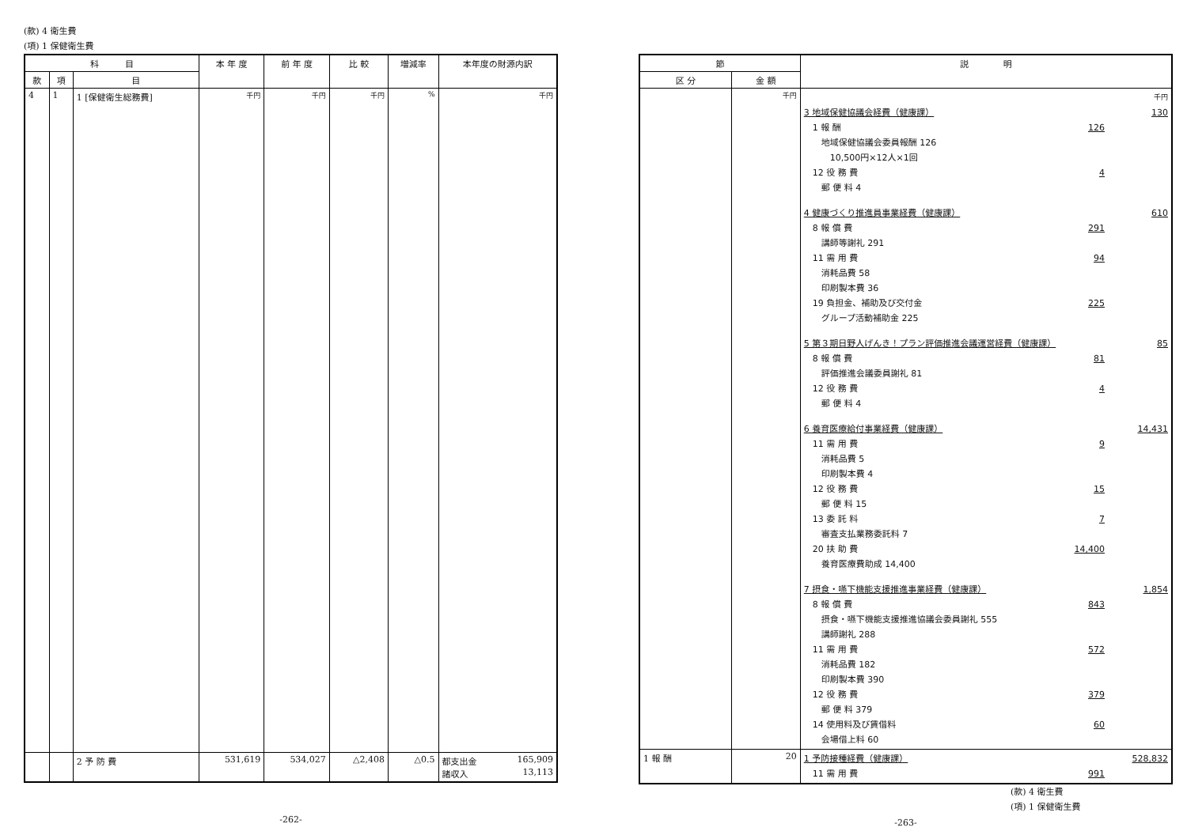(款) 4 衛生費
(項) 1 保健衛生費
| 科 目 | | | 本 年 度 | 前 年 度 | 比 較 | 増減率 | 本年度の財源内訳 |
| --- | --- | --- | --- | --- | --- | --- | --- |
| 款 | 項 | 目 | | | | | |
| 4 | 1 | 1 [保健衛生総務費] | 千円 | 千円 | 千円 | % | 千円 |
| | | 2 予 防 費 | 531,619 | 534,027 | △2,408 | △0.5 | 都支出金 165,909 諸収入 13,113 |
-262-
| 節 | | 説 明 |
| --- | --- | --- |
| 区 分 | 金 額 | |
| | 千円 | 千円 3 地域保健協議会経費（健康課） 130 1 報 酬 126 地域保健協議会委員報酬 126 10,500円×12人×1回 12 役 務 費 4 郵 便 料 4 4 健康づくり推進員事業経費（健康課） 610 8 報 償 費 291 講師等謝礼 291 11 需 用 費 94 消耗品費 58 印刷製本費 36 19 負担金、補助及び交付金 225 グループ活動補助金 225 5 第３期日野人げんき！プラン評価推進会議運営経費（健康課） 85 8 報 償 費 81 評価推進会議委員謝礼 81 12 役 務 費 4 郵 便 料 4 6 養育医療給付事業経費（健康課） 14,431 11 需 用 費 9 消耗品費 5 印刷製本費 4 12 役 務 費 15 郵 便 料 15 13 委 託 料 7 審査支払業務委託料 7 20 扶 助 費 14,400 養育医療費助成 14,400 7 摂食・嚥下機能支援推進事業経費（健康課） 1,854 8 報 償 費 843 摂食・嚥下機能支援推進協議会委員謝礼 555 講師謝礼 288 11 需 用 費 572 消耗品費 182 印刷製本費 390 12 役 務 費 379 郵 便 料 379 14 使用料及び賃借料 60 会場借上料 60 |
| 1 報 酬 | 20 | 1 予防接種経費（健康課） 528,832 11 需 用 費 991 |
(款) 4 衛生費
(項) 1 保健衛生費
-263-